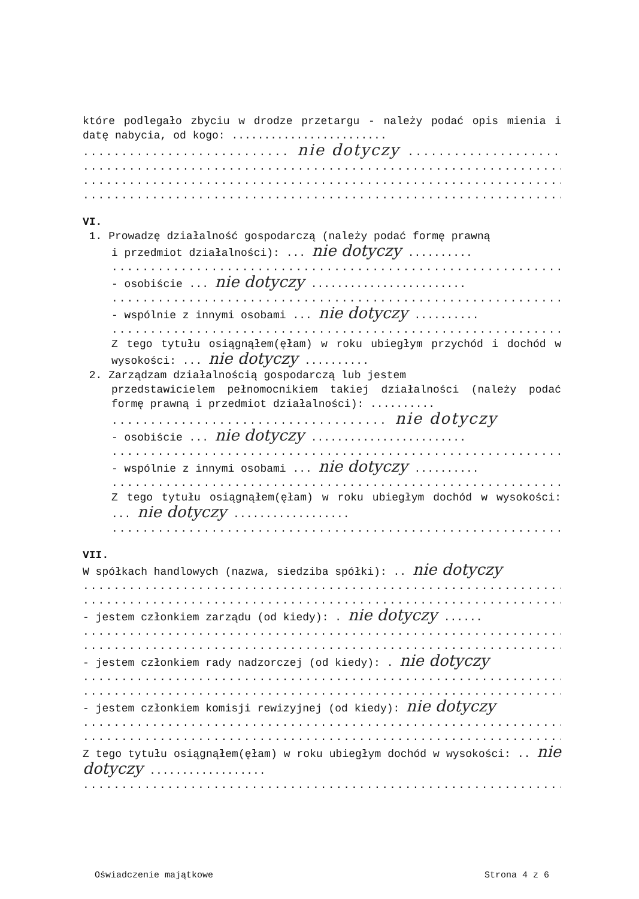które podlegało zbyciu w drodze przetargu - należy podać opis mienia i datę nabycia, od kogo: ........................
........................... nie dotyczy ..................................
.............................................................................
.............................................................................
.............................................................................
VI.
1. Prowadzę działalność gospodarczą (należy podać formę prawną
i przedmiot działalności): ... nie dotyczy ..........
.............................................................................
- osobiście ... nie dotyczy ........................
.............................................................................
- wspólnie z innymi osobami ... nie dotyczy ..........
.............................................................................
Z tego tytułu osiągnąłem(ęłam) w roku ubiegłym przychód i dochód w wysokości: ... nie dotyczy ..........
2. Zarządzam działalnością gospodarczą lub jestem
przedstawicielem pełnomocnikiem takiej działalności (należy podać formę prawną i przedmiot działalności): ..........
.................................... nie dotyczy
- osobiście ... nie dotyczy ........................
.............................................................................
- wspólnie z innymi osobami ... nie dotyczy ..........
.............................................................................
Z tego tytułu osiągnąłem(ęłam) w roku ubiegłym dochód w wysokości: ... nie dotyczy ..................
.............................................................................
VII.
W spółkach handlowych (nazwa, siedziba spółki): .. nie dotyczy
.............................................................................
.............................................................................
- jestem członkiem zarządu (od kiedy): . nie dotyczy ......
.............................................................................
.............................................................................
- jestem członkiem rady nadzorczej (od kiedy): . nie dotyczy
.............................................................................
.............................................................................
- jestem członkiem komisji rewizyjnej (od kiedy): nie dotyczy
.............................................................................
.............................................................................
Z tego tytułu osiągnąłem(ęłam) w roku ubiegłym dochód w wysokości: .. nie dotyczy ..................
.............................................................................
Oświadczenie majątkowe Strona 4 z 6